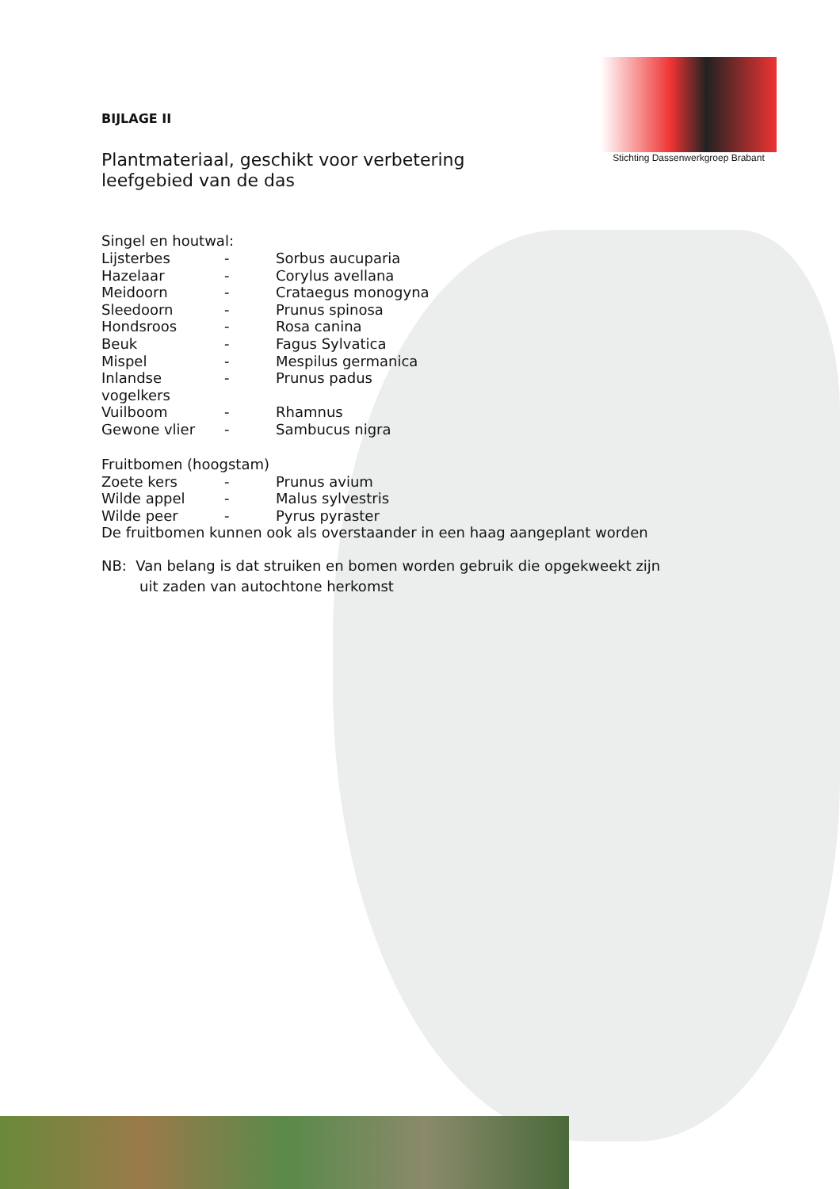Stichting Dassenwerkgroep Brabant
BIJLAGE II
Plantmateriaal, geschikt voor verbetering leefgebied van de das
Singel en houtwal:
| Lijsterbes | - | Sorbus aucuparia |
| Hazelaar | - | Corylus avellana |
| Meidoorn | - | Crataegus monogyna |
| Sleedoorn | - | Prunus spinosa |
| Hondsroos | - | Rosa canina |
| Beuk | - | Fagus Sylvatica |
| Mispel | - | Mespilus germanica |
| Inlandse vogelkers | - | Prunus padus |
| Vuilboom | - | Rhamnus |
| Gewone vlier | - | Sambucus nigra |
Fruitbomen (hoogstam)
| Zoete kers | - | Prunus avium |
| Wilde appel | - | Malus sylvestris |
| Wilde peer | - | Pyrus pyraster |
De fruitbomen kunnen ook als overstaander in een haag aangeplant worden
NB: Van belang is dat struiken en bomen worden gebruik die opgekweekt zijn
uit zaden van autochtone herkomst